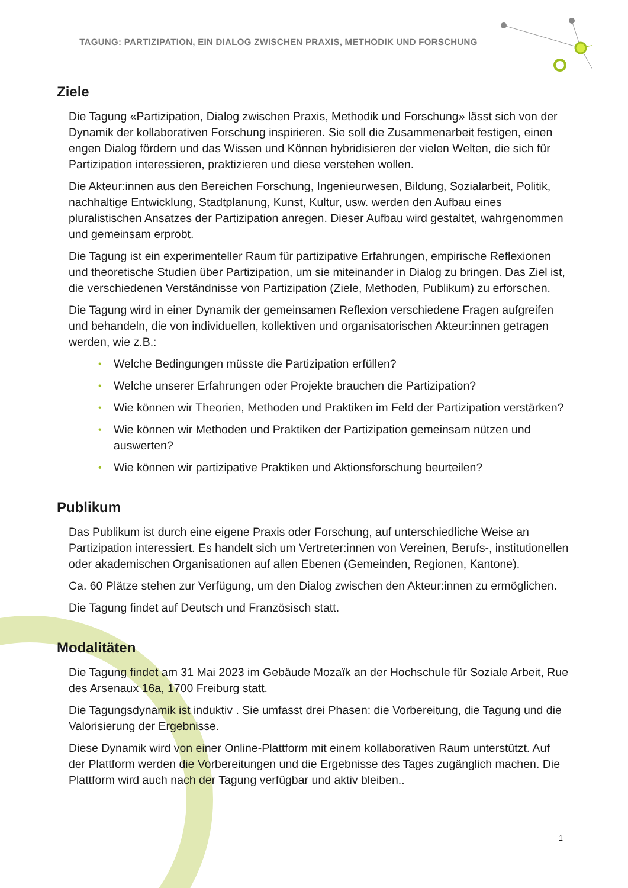TAGUNG: PARTIZIPATION, EIN DIALOG ZWISCHEN PRAXIS, METHODIK UND FORSCHUNG
Ziele
Die Tagung «Partizipation, Dialog zwischen Praxis, Methodik und Forschung» lässt sich von der Dynamik der kollaborativen Forschung inspirieren. Sie soll die Zusammenar­beit festigen, einen engen Dialog fördern und das Wissen und Können hybridisieren der vielen Welten, die sich für Partizipation interessieren, praktizieren und diese verstehen wollen.
Die Akteur:innen aus den Bereichen Forschung, Ingenieurwesen, Bildung, Sozialarbeit, Politik, nachhaltige Entwicklung, Stadtplanung, Kunst, Kultur, usw. werden den Aufbau eines pluralistischen Ansatzes der Partizipation anregen. Dieser Aufbau wird gestaltet, wahrgenommen und gemeinsam erprobt.
Die Tagung ist ein experimenteller Raum für partizipative Erfahrungen, empirische Reflexionen und theoretische Studien über Partizipation, um sie miteinander in Dialog zu bringen. Das Ziel ist, die verschiedenen Verständnisse von Partizipation (Ziele, Me­thoden, Publikum) zu erforschen.
Die Tagung wird in einer Dynamik der gemeinsamen Reflexion verschiedene Fragen aufgreifen und behandeln, die von individuellen, kollektiven und organisatorischen Akteur:innen getragen werden, wie z.B.:
• Welche Bedingungen müsste die Partizipation erfüllen?
• Welche unserer Erfahrungen oder Projekte brauchen die Partizipation?
• Wie können wir Theorien, Methoden und Praktiken im Feld der Partizipation verstärken?
• Wie können wir Methoden und Praktiken der Partizipation gemeinsam nützen und auswerten?
• Wie können wir partizipative Praktiken und Aktionsforschung beurteilen?
Publikum
Das Publikum ist durch eine eigene Praxis oder Forschung, auf unterschiedliche Weise an Partizipation interessiert. Es handelt sich um Vertreter:innen von Vereinen, Berufs-, institutionellen oder akademischen Organisationen auf allen Ebenen (Gemeinden, Re­gionen, Kantone).
Ca. 60 Plätze stehen zur Verfügung, um den Dialog zwischen den Akteur:innen zu er­möglichen.
Die Tagung findet auf Deutsch und Französisch statt.
Modalitäten
Die Tagung findet am 31 Mai 2023 im Gebäude Mozaïk an der Hochschule für Soziale Arbeit, Rue des Arsenaux 16a, 1700 Freiburg statt.
Die Tagungsdynamik ist induktiv . Sie umfasst drei Phasen: die Vorbereitung, die Tagung und die Valorisierung der Ergebnisse.
Diese Dynamik wird von einer Online-Plattform mit einem kollaborativen Raum unterstützt. Auf der Plattform werden die Vorbereitungen und die Ergebnisse des Tages zugänglich machen. Die Plattform wird auch nach der Tagung verfügbar und aktiv bleiben..
1